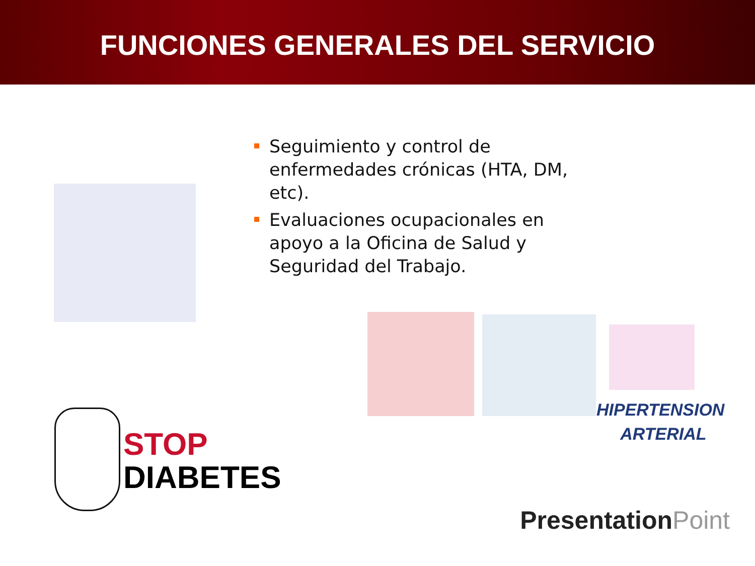FUNCIONES GENERALES DEL SERVICIO
Seguimiento y control de enfermedades crónicas (HTA, DM, etc).
Evaluaciones ocupacionales en apoyo a la Oficina de Salud y Seguridad del Trabajo.
HIPERTENSION
ARTERIAL
STOP
DIABETES
PresentationPoint